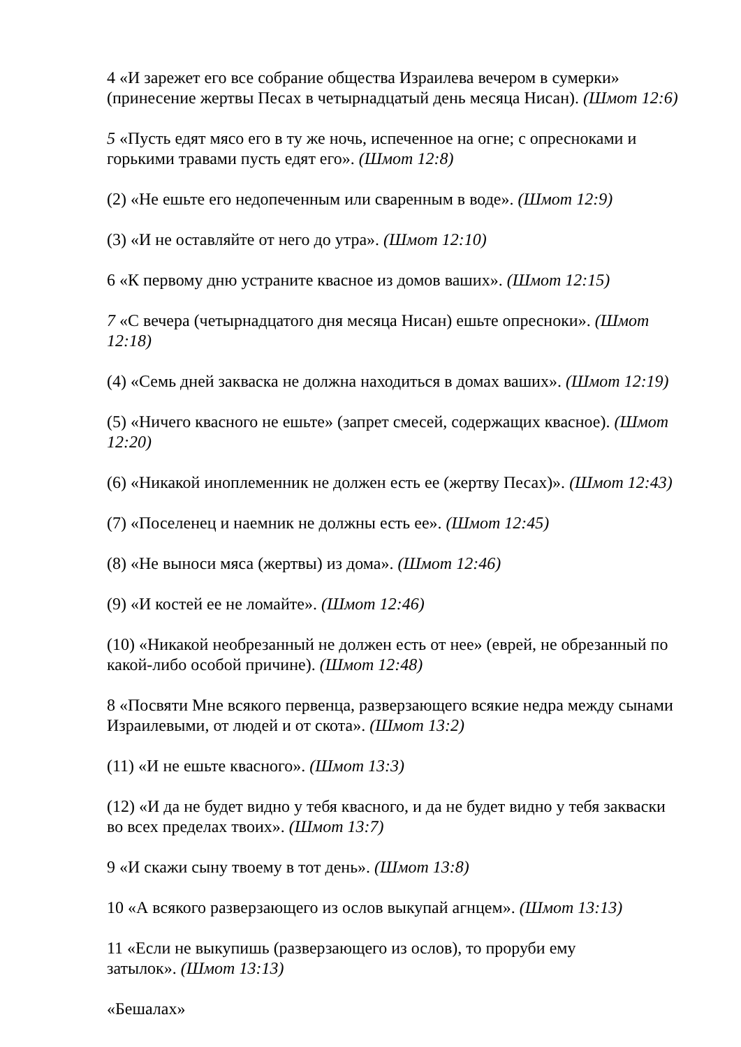4 «И зарежет его все собрание общества Израилева вечером в сумерки» (принесение жертвы Песах в четырнадцатый день месяца Нисан). (Шмот 12:6)
5 «Пусть едят мясо его в ту же ночь, испеченное на огне; с опресноками и горькими травами пусть едят его». (Шмот 12:8)
(2) «Не ешьте его недопеченным или сваренным в воде». (Шмот 12:9)
(3) «И не оставляйте от него до утра». (Шмот 12:10)
6 «К первому дню устраните квасное из домов ваших». (Шмот 12:15)
7 «С вечера (четырнадцатого дня месяца Нисан) ешьте опресноки». (Шмот 12:18)
(4) «Семь дней закваска не должна находиться в домах ваших». (Шмот 12:19)
(5) «Ничего квасного не ешьте» (запрет смесей, содержащих квасное). (Шмот 12:20)
(6) «Никакой иноплеменник не должен есть ее (жертву Песах)». (Шмот 12:43)
(7) «Поселенец и наемник не должны есть ее». (Шмот 12:45)
(8) «Не выноси мяса (жертвы) из дома». (Шмот 12:46)
(9) «И костей ее не ломайте». (Шмот 12:46)
(10) «Никакой необрезанный не должен есть от нее» (еврей, не обрезанный по какой-либо особой причине). (Шмот 12:48)
8 «Посвяти Мне всякого первенца, разверзающего всякие недра между сынами Израилевыми, от людей и от скота». (Шмот 13:2)
(11) «И не ешьте квасного». (Шмот 13:3)
(12) «И да не будет видно у тебя квасного, и да не будет видно у тебя закваски во всех пределах твоих». (Шмот 13:7)
9 «И скажи сыну твоему в тот день». (Шмот 13:8)
10 «А всякого разверзающего из ослов выкупай агнцем». (Шмот 13:13)
11 «Если не выкупишь (разверзающего из ослов), то проруби ему
затылок». (Шмот 13:13)
«Бешалах»